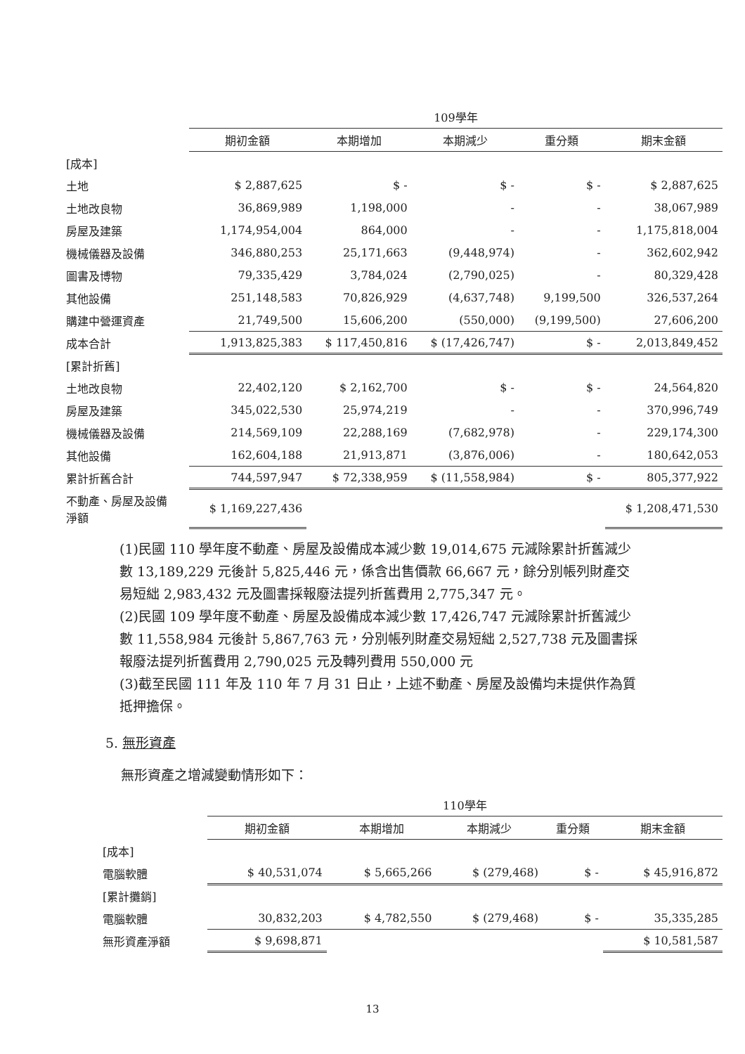| | 109學年 | | | | |
| | 期初金額 | 本期增加 | 本期減少 | 重分類 | 期末金額 |
| [成本] | | | | | |
| 土地 | $ 2,887,625 | $ - | $ - | $ - | $ 2,887,625 |
| 土地改良物 | 36,869,989 | 1,198,000 | - | - | 38,067,989 |
| 房屋及建築 | 1,174,954,004 | 864,000 | - | - | 1,175,818,004 |
| 機械儀器及設備 | 346,880,253 | 25,171,663 | (9,448,974) | - | 362,602,942 |
| 圖書及博物 | 79,335,429 | 3,784,024 | (2,790,025) | - | 80,329,428 |
| 其他設備 | 251,148,583 | 70,826,929 | (4,637,748) | 9,199,500 | 326,537,264 |
| 購建中營運資產 | 21,749,500 | 15,606,200 | (550,000) | (9,199,500) | 27,606,200 |
| 成本合計 | 1,913,825,383 | $ 117,450,816 | $ (17,426,747) | $ - | 2,013,849,452 |
| [累計折舊] | | | | | |
| 土地改良物 | 22,402,120 | $ 2,162,700 | $ - | $ - | 24,564,820 |
| 房屋及建築 | 345,022,530 | 25,974,219 | - | - | 370,996,749 |
| 機械儀器及設備 | 214,569,109 | 22,288,169 | (7,682,978) | - | 229,174,300 |
| 其他設備 | 162,604,188 | 21,913,871 | (3,876,006) | - | 180,642,053 |
| 累計折舊合計 | 744,597,947 | $ 72,338,959 | $ (11,558,984) | $ - | 805,377,922 |
| 不動產、房屋及設備 淨額 | $ 1,169,227,436 | | | | $ 1,208,471,530 |
(1)民國 110 學年度不動產、房屋及設備成本減少數 19,014,675 元減除累計折舊減少數 13,189,229 元後計 5,825,446 元，係含出售價款 66,667 元，餘分別帳列財產交易短絀 2,983,432 元及圖書採報廢法提列折舊費用 2,775,347 元。
(2)民國 109 學年度不動產、房屋及設備成本減少數 17,426,747 元減除累計折舊減少數 11,558,984 元後計 5,867,763 元，分別帳列財產交易短絀 2,527,738 元及圖書採報廢法提列折舊費用 2,790,025 元及轉列費用 550,000 元
(3)截至民國 111 年及 110 年 7 月 31 日止，上述不動產、房屋及設備均未提供作為質抵押擔保。
5. 無形資產
無形資產之增減變動情形如下：
| | 110學年 | | | | |
| | 期初金額 | 本期增加 | 本期減少 | 重分類 | 期末金額 |
| [成本] | | | | | |
| 電腦軟體 | $ 40,531,074 | $ 5,665,266 | $ (279,468) | $ - | $ 45,916,872 |
| [累計攤銷] | | | | | |
| 電腦軟體 | 30,832,203 | $ 4,782,550 | $ (279,468) | $ - | 35,335,285 |
| 無形資產淨額 | $ 9,698,871 | | | | $ 10,581,587 |
13